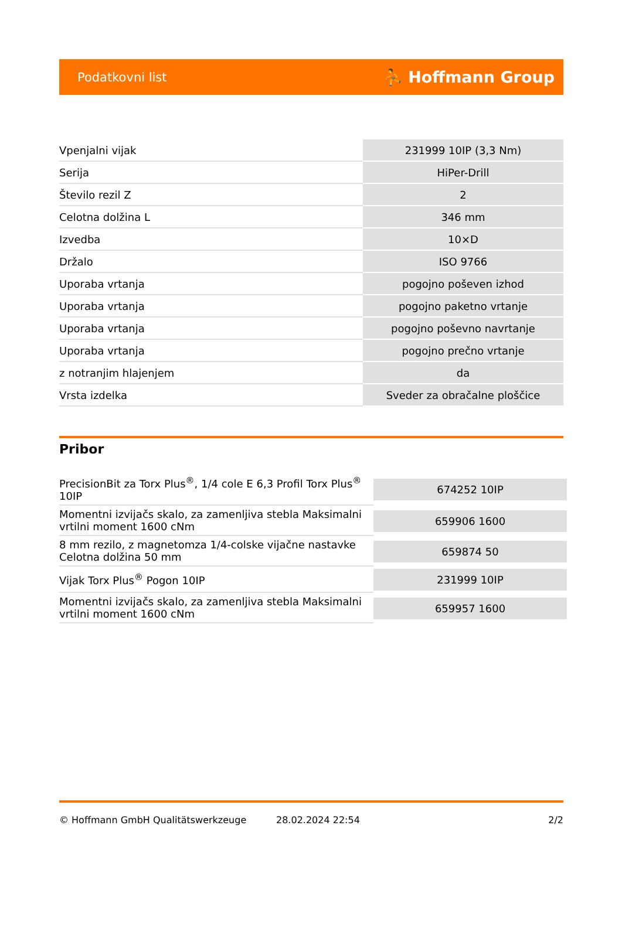Podatkovni list ⛹ Hoffmann Group
| Vpenjalni vijak | 231999 10IP (3,3 Nm) |
| Serija | HiPer-Drill |
| Število rezil Z | 2 |
| Celotna dolžina L | 346 mm |
| Izvedba | 10×D |
| Držalo | ISO 9766 |
| Uporaba vrtanja | pogojno poševen izhod |
| Uporaba vrtanja | pogojno paketno vrtanje |
| Uporaba vrtanja | pogojno poševno navrtanje |
| Uporaba vrtanja | pogojno prečno vrtanje |
| z notranjim hlajenjem | da |
| Vrsta izdelka | Sveder za obračalne ploščice |
Pribor
| PrecisionBit za Torx Plus<sup>®</sup>, 1/4 cole E 6,3 Profil Torx Plus<sup>®</sup> 10IP | 674252 10IP |
| Momentni izvijačs skalo, za zamenljiva stebla Maksimalni vrtilni moment 1600 cNm | 659906 1600 |
| 8 mm rezilo, z magnetomza 1/4-colske vijačne nastavke Celotna dolžina 50 mm | 659874 50 |
| Vijak Torx Plus<sup>®</sup> Pogon 10IP | 231999 10IP |
| Momentni izvijačs skalo, za zamenljiva stebla Maksimalni vrtilni moment 1600 cNm | 659957 1600 |
© Hoffmann GmbH Qualitätswerkzeuge 28.02.2024 22:54 2/2